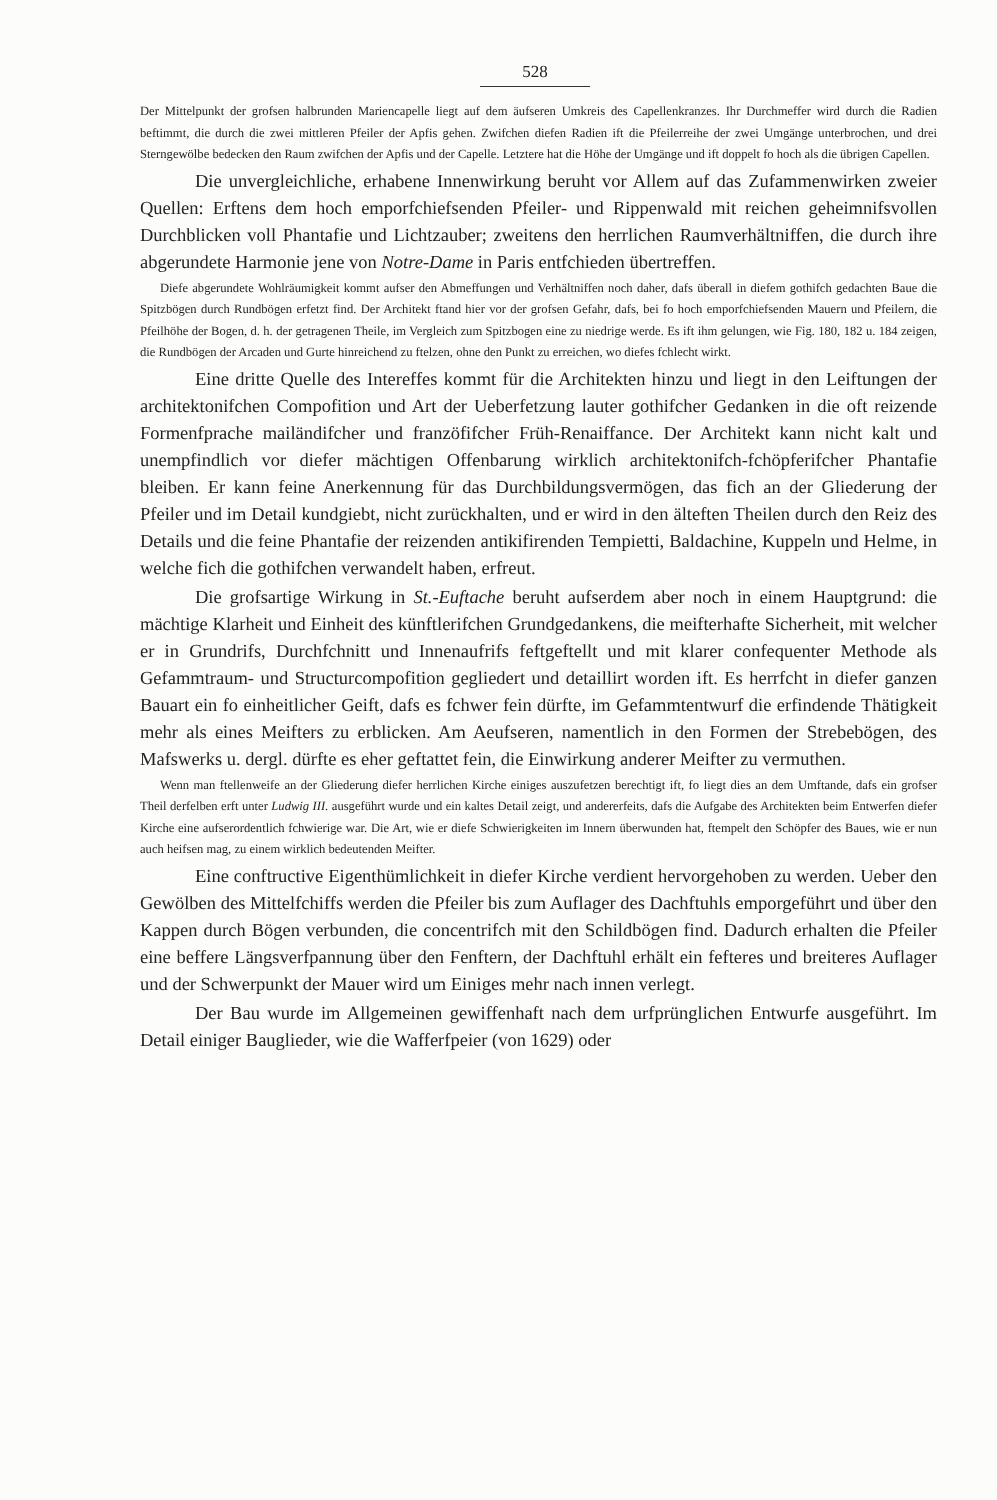528
Der Mittelpunkt der grofsen halbrunden Mariencapelle liegt auf dem äufseren Umkreis des Capellenkranzes. Ihr Durchmeffer wird durch die Radien beftimmt, die durch die zwei mittleren Pfeiler der Apfis gehen. Zwifchen diefen Radien ift die Pfeilerreihe der zwei Umgänge unterbrochen, und drei Sterngewölbe bedecken den Raum zwifchen der Apfis und der Capelle. Letztere hat die Höhe der Umgänge und ift doppelt fo hoch als die übrigen Capellen.
Die unvergleichliche, erhabene Innenwirkung beruht vor Allem auf das Zufammenwirken zweier Quellen: Erftens dem hoch emporfchiefsenden Pfeiler- und Rippenwald mit reichen geheimnifsvollen Durchblicken voll Phantafie und Lichtzauber; zweitens den herrlichen Raumverhältniffen, die durch ihre abgerundete Harmonie jene von Notre-Dame in Paris entfchieden übertreffen.
Diefe abgerundete Wohlräumigkeit kommt aufser den Abmeffungen und Verhältniffen noch daher, dafs überall in diefem gothifch gedachten Baue die Spitzbögen durch Rundbögen erfetzt find. Der Architekt ftand hier vor der grofsen Gefahr, dafs, bei fo hoch emporfchiefsenden Mauern und Pfeilern, die Pfeilhöhe der Bogen, d. h. der getragenen Theile, im Vergleich zum Spitzbogen eine zu niedrige werde. Es ift ihm gelungen, wie Fig. 180, 182 u. 184 zeigen, die Rundbögen der Arcaden und Gurte hinreichend zu ftelzen, ohne den Punkt zu erreichen, wo diefes fchlecht wirkt.
Eine dritte Quelle des Intereffes kommt für die Architekten hinzu und liegt in den Leiftungen der architektonifchen Compofition und Art der Ueberfetzung lauter gothifcher Gedanken in die oft reizende Formenfprache mailändifcher und franzöfifcher Früh-Renaiffance. Der Architekt kann nicht kalt und unempfindlich vor diefer mächtigen Offenbarung wirklich architektonifch-fchöpferifcher Phantafie bleiben. Er kann feine Anerkennung für das Durchbildungsvermögen, das fich an der Gliederung der Pfeiler und im Detail kundgiebt, nicht zurückhalten, und er wird in den älteften Theilen durch den Reiz des Details und die feine Phantafie der reizenden antikifirenden Tempietti, Baldachine, Kuppeln und Helme, in welche fich die gothifchen verwandelt haben, erfreut.
Die grofsartige Wirkung in St.-Euftache beruht aufserdem aber noch in einem Hauptgrund: die mächtige Klarheit und Einheit des künftlerifchen Grundgedankens, die meifterhafte Sicherheit, mit welcher er in Grundrifs, Durchfchnitt und Innenaufrifs feftgeftellt und mit klarer confequenter Methode als Gefammtraum- und Structurcompofition gegliedert und detaillirt worden ift. Es herrfcht in diefer ganzen Bauart ein fo einheitlicher Geift, dafs es fchwer fein dürfte, im Gefammtentwurf die erfindende Thätigkeit mehr als eines Meifters zu erblicken. Am Aeufseren, namentlich in den Formen der Strebebögen, des Mafswerks u. dergl. dürfte es eher geftattet fein, die Einwirkung anderer Meifter zu vermuthen.
Wenn man ftellenweife an der Gliederung diefer herrlichen Kirche einiges auszufetzen berechtigt ift, fo liegt dies an dem Umftande, dafs ein grofser Theil derfelben erft unter Ludwig III. ausgeführt wurde und ein kaltes Detail zeigt, und andererfeits, dafs die Aufgabe des Architekten beim Entwerfen diefer Kirche eine aufserordentlich fchwierige war. Die Art, wie er diefe Schwierigkeiten im Innern überwunden hat, ftempelt den Schöpfer des Baues, wie er nun auch heifsen mag, zu einem wirklich bedeutenden Meifter.
Eine conftructive Eigenthümlichkeit in diefer Kirche verdient hervorgehoben zu werden. Ueber den Gewölben des Mittelfchiffs werden die Pfeiler bis zum Auflager des Dachftuhls emporgeführt und über den Kappen durch Bögen verbunden, die concentrifch mit den Schildbögen find. Dadurch erhalten die Pfeiler eine beffere Längsverfpannung über den Fenftern, der Dachftuhl erhält ein fefteres und breiteres Auflager und der Schwerpunkt der Mauer wird um Einiges mehr nach innen verlegt.
Der Bau wurde im Allgemeinen gewiffenhaft nach dem urfprünglichen Entwurfe ausgeführt. Im Detail einiger Bauglieder, wie die Wafferfpeier (von 1629) oder